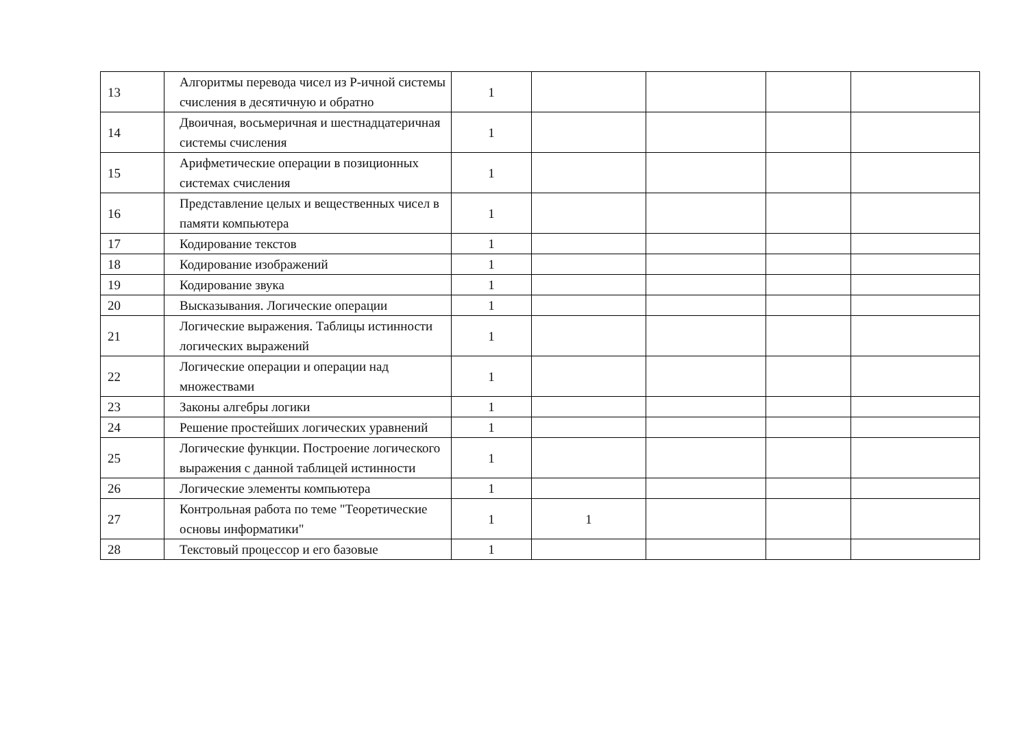| 13 | Алгоритмы перевода чисел из Р-ичной системы счисления в десятичную и обратно | 1 | | | | |
| 14 | Двоичная, восьмеричная и шестнадцатеричная системы счисления | 1 | | | | |
| 15 | Арифметические операции в позиционных системах счисления | 1 | | | | |
| 16 | Представление целых и вещественных чисел в памяти компьютера | 1 | | | | |
| 17 | Кодирование текстов | 1 | | | | |
| 18 | Кодирование изображений | 1 | | | | |
| 19 | Кодирование звука | 1 | | | | |
| 20 | Высказывания. Логические операции | 1 | | | | |
| 21 | Логические выражения. Таблицы истинности логических выражений | 1 | | | | |
| 22 | Логические операции и операции над множествами | 1 | | | | |
| 23 | Законы алгебры логики | 1 | | | | |
| 24 | Решение простейших логических уравнений | 1 | | | | |
| 25 | Логические функции. Построение логического выражения с данной таблицей истинности | 1 | | | | |
| 26 | Логические элементы компьютера | 1 | | | | |
| 27 | Контрольная работа по теме "Теоретические основы информатики" | 1 | 1 | | | |
| 28 | Текстовый процессор и его базовые | 1 | | | | |